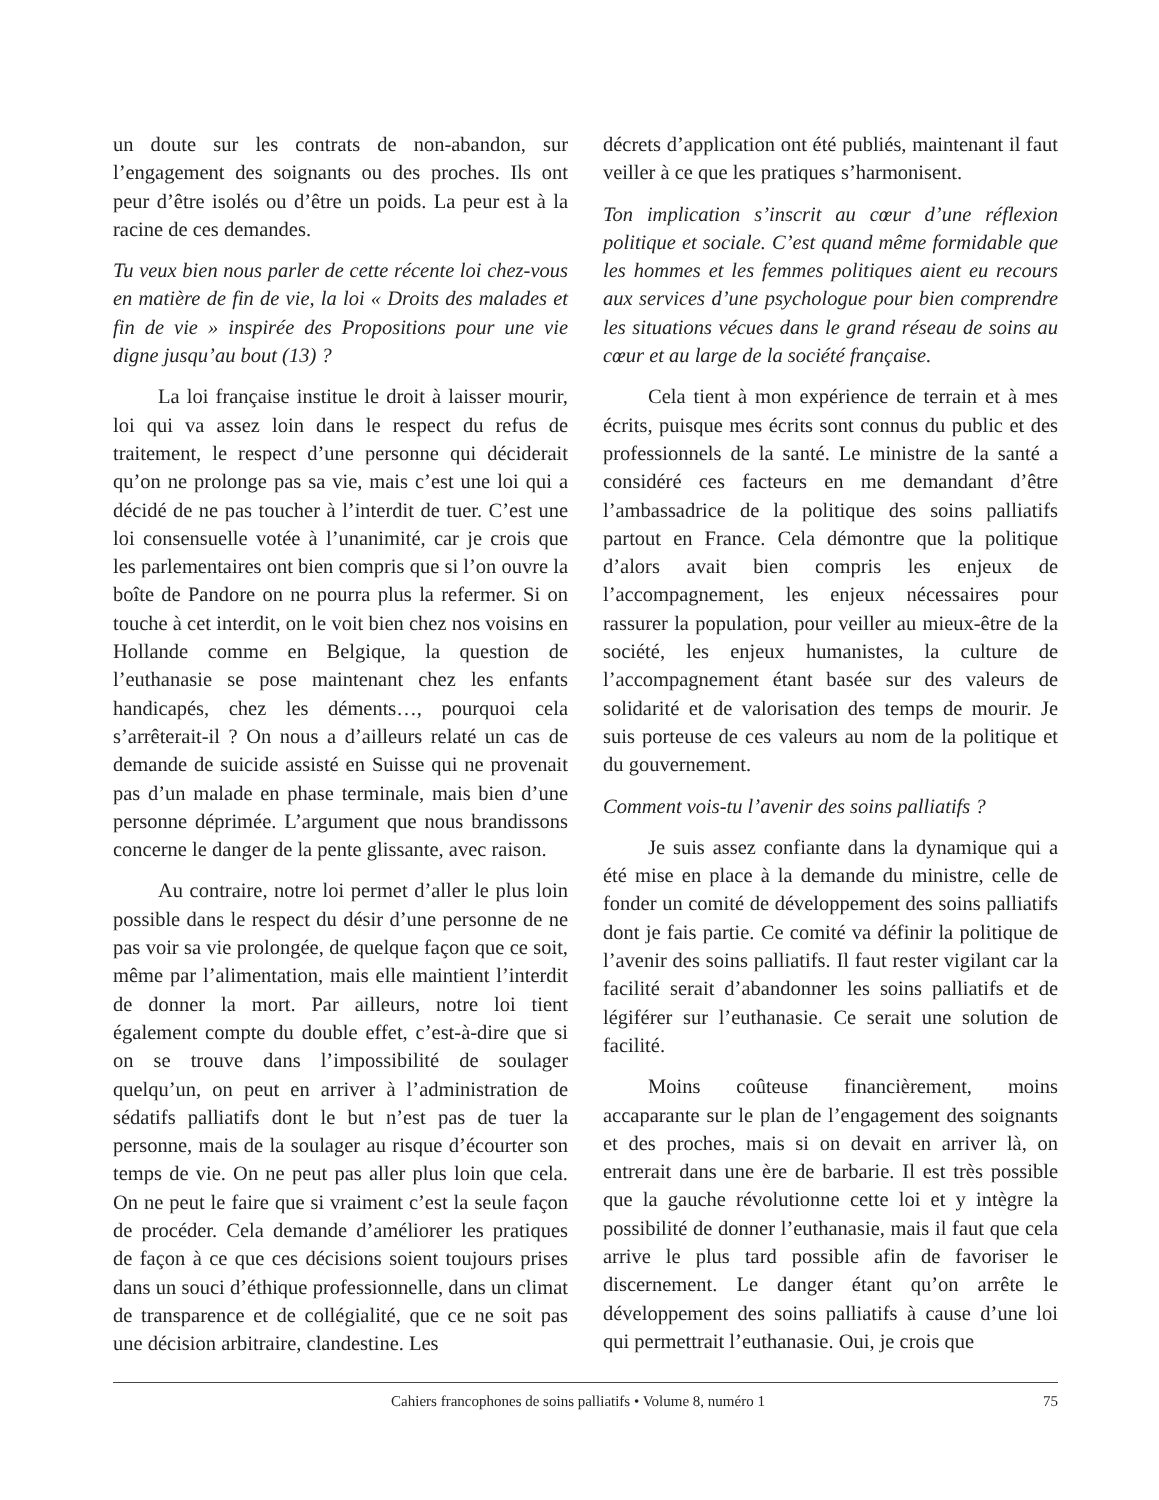un doute sur les contrats de non-abandon, sur l’engagement des soignants ou des proches. Ils ont peur d’être isolés ou d’être un poids. La peur est à la racine de ces demandes.
Tu veux bien nous parler de cette récente loi chez-vous en matière de fin de vie, la loi « Droits des malades et fin de vie » inspirée des Propositions pour une vie digne jusqu’au bout (13) ?
La loi française institue le droit à laisser mourir, loi qui va assez loin dans le respect du refus de traitement, le respect d’une personne qui déciderait qu’on ne prolonge pas sa vie, mais c’est une loi qui a décidé de ne pas toucher à l’interdit de tuer. C’est une loi consensuelle votée à l’unanimité, car je crois que les parlementaires ont bien compris que si l’on ouvre la boîte de Pandore on ne pourra plus la refermer. Si on touche à cet interdit, on le voit bien chez nos voisins en Hollande comme en Belgique, la question de l’euthanasie se pose maintenant chez les enfants handicapés, chez les déments…, pourquoi cela s’arrêterait-il ? On nous a d’ailleurs relaté un cas de demande de suicide assisté en Suisse qui ne provenait pas d’un malade en phase terminale, mais bien d’une personne déprimée. L’argument que nous brandissons concerne le danger de la pente glissante, avec raison.
Au contraire, notre loi permet d’aller le plus loin possible dans le respect du désir d’une personne de ne pas voir sa vie prolongée, de quelque façon que ce soit, même par l’alimentation, mais elle maintient l’interdit de donner la mort. Par ailleurs, notre loi tient également compte du double effet, c’est-à-dire que si on se trouve dans l’impossibilité de soulager quelqu’un, on peut en arriver à l’administration de sédatifs palliatifs dont le but n’est pas de tuer la personne, mais de la soulager au risque d’écourter son temps de vie. On ne peut pas aller plus loin que cela. On ne peut le faire que si vraiment c’est la seule façon de procéder. Cela demande d’améliorer les pratiques de façon à ce que ces décisions soient toujours prises dans un souci d’éthique professionnelle, dans un climat de transparence et de collégialité, que ce ne soit pas une décision arbitraire, clandestine. Les
décrets d’application ont été publiés, maintenant il faut veiller à ce que les pratiques s’harmonisent.
Ton implication s’inscrit au cœur d’une réflexion politique et sociale. C’est quand même formidable que les hommes et les femmes politiques aient eu recours aux services d’une psychologue pour bien comprendre les situations vécues dans le grand réseau de soins au cœur et au large de la société française.
Cela tient à mon expérience de terrain et à mes écrits, puisque mes écrits sont connus du public et des professionnels de la santé. Le ministre de la santé a considéré ces facteurs en me demandant d’être l’ambassadrice de la politique des soins palliatifs partout en France. Cela démontre que la politique d’alors avait bien compris les enjeux de l’accompagnement, les enjeux nécessaires pour rassurer la population, pour veiller au mieux-être de la société, les enjeux humanistes, la culture de l’accompagnement étant basée sur des valeurs de solidarité et de valorisation des temps de mourir. Je suis porteuse de ces valeurs au nom de la politique et du gouvernement.
Comment vois-tu l’avenir des soins palliatifs ?
Je suis assez confiante dans la dynamique qui a été mise en place à la demande du ministre, celle de fonder un comité de développement des soins palliatifs dont je fais partie. Ce comité va définir la politique de l’avenir des soins palliatifs. Il faut rester vigilant car la facilité serait d’abandonner les soins palliatifs et de légiférer sur l’euthanasie. Ce serait une solution de facilité.
Moins coûteuse financièrement, moins accaparante sur le plan de l’engagement des soignants et des proches, mais si on devait en arriver là, on entrerait dans une ère de barbarie. Il est très possible que la gauche révolutionne cette loi et y intègre la possibilité de donner l’euthanasie, mais il faut que cela arrive le plus tard possible afin de favoriser le discernement. Le danger étant qu’on arrête le développement des soins palliatifs à cause d’une loi qui permettrait l’euthanasie. Oui, je crois que
Cahiers francophones de soins palliatifs • Volume 8, numéro 1 75